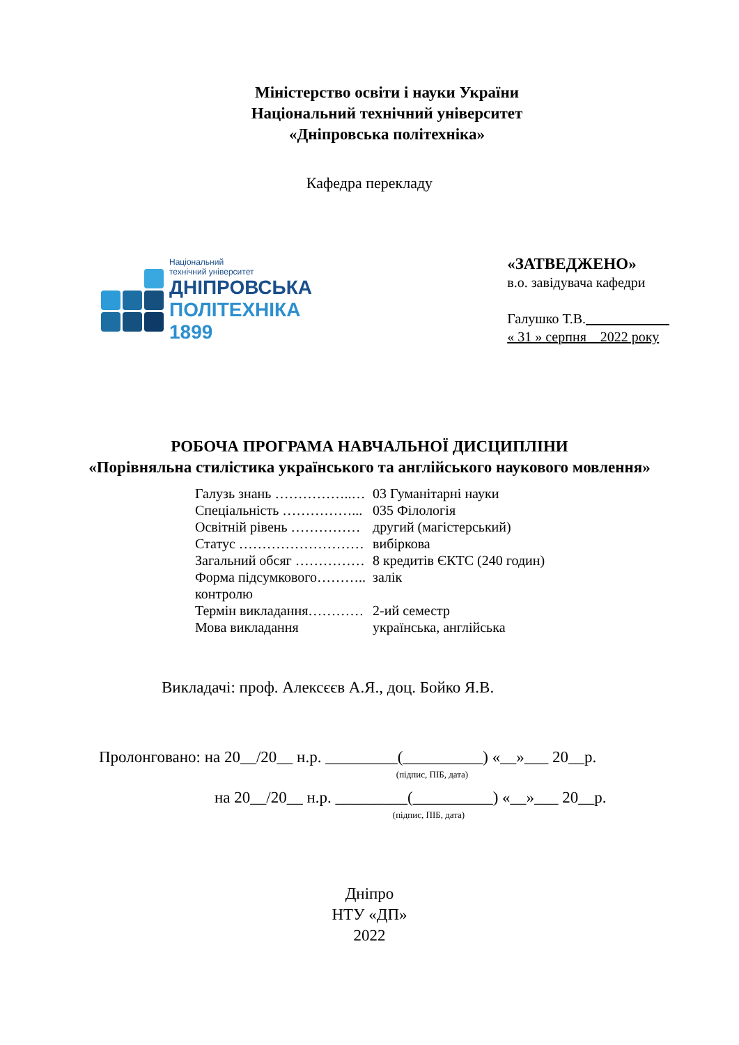Міністерство освіти і науки України
Національний технічний університет
«Дніпровська політехніка»
Кафедра перекладу
Національний
технічний університет
ДНІПРОВСЬКА
ПОЛІТЕХНІКА
1899
«ЗАТВЕДЖЕНО»
в.о. завідувача кафедри
Галушко Т.В.
« 31 » серпня 2022 року
РОБОЧА ПРОГРАМА НАВЧАЛЬНОЇ ДИСЦИПЛІНИ
«Порівняльна стилістика українського та англійського наукового мовлення»
| Галузь знань ……………..… | 03 Гуманітарні науки |
| Спеціальність ……………... | 035 Філологія |
| Освітній рівень …………… | другий (магістерський) |
| Статус ……………………… | вибіркова |
| Загальний обсяг …………… | 8 кредитів ЄКТС (240 годин) |
| Форма підсумкового……….. контролю | залік |
| Термін викладання………… | 2-ий семестр |
| Мова викладання | українська, англійська |
Викладачі: проф. Алексєєв А.Я., доц. Бойко Я.В.
Пролонговано: на 20__/20__ н.р. _________(__________) «__»___ 20__р.
(підпис, ПІБ, дата)
на 20__/20__ н.р. _________(__________) «__»___ 20__р.
(підпис, ПІБ, дата)
Дніпро
НТУ «ДП»
2022